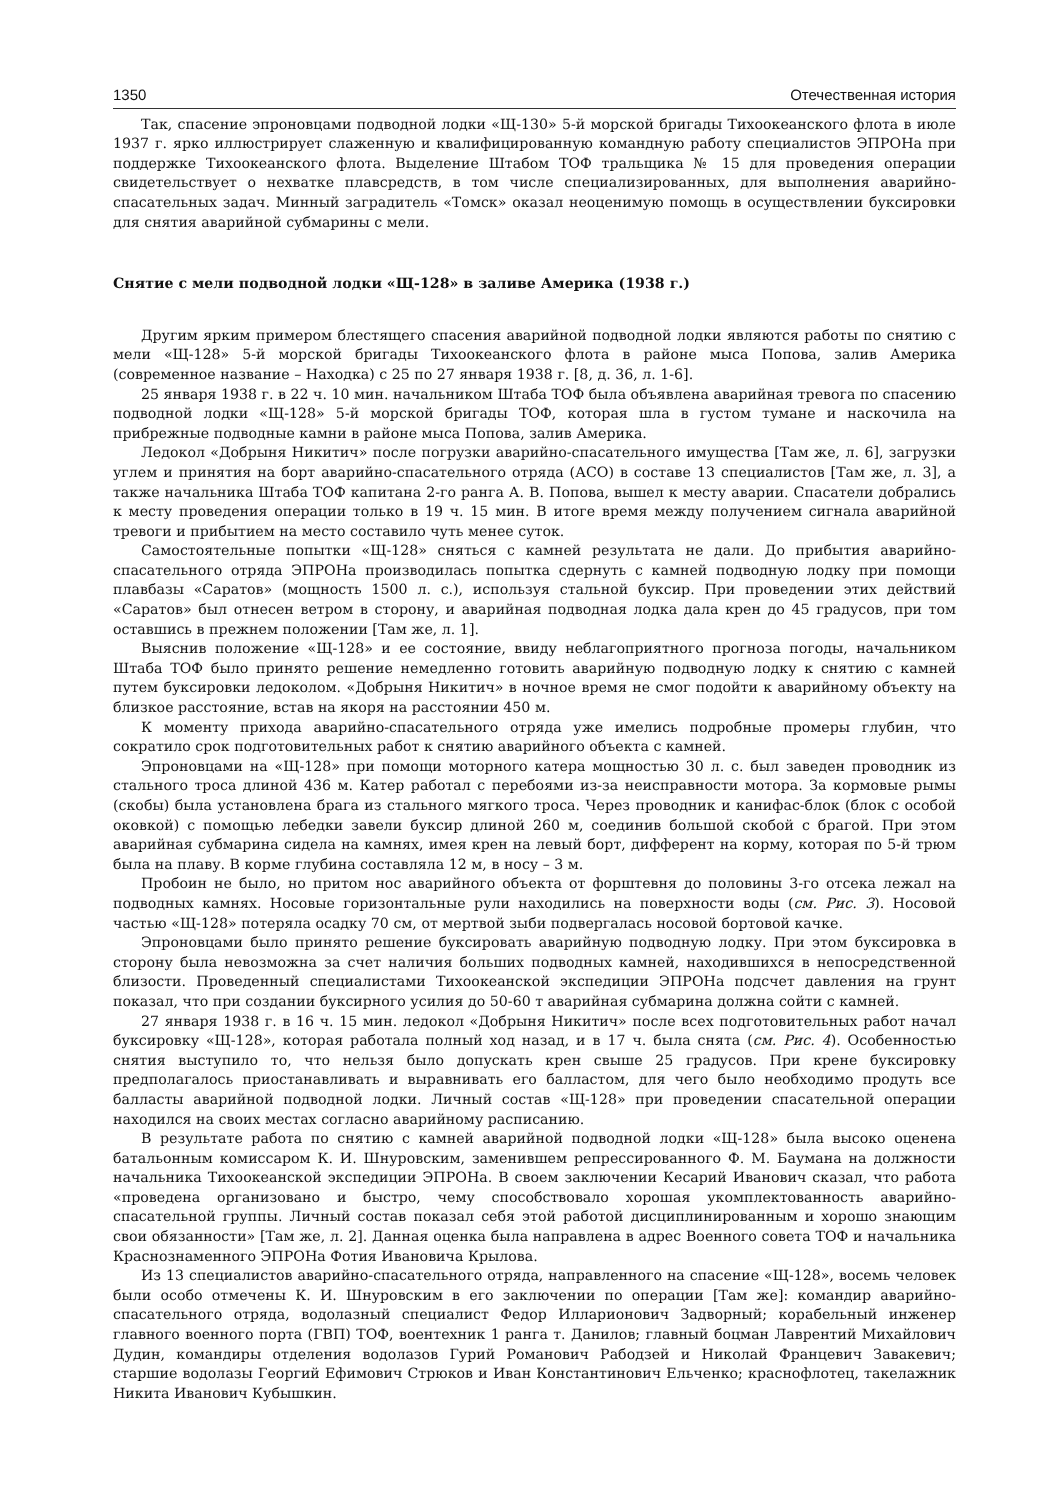1350 Отечественная история
Так, спасение эпроновцами подводной лодки «Щ-130» 5-й морской бригады Тихоокеанского флота в июле 1937 г. ярко иллюстрирует слаженную и квалифицированную командную работу специалистов ЭПРОНа при поддержке Тихоокеанского флота. Выделение Штабом ТОФ тральщика № 15 для проведения операции свидетельствует о нехватке плавсредств, в том числе специализированных, для выполнения аварийно-спасательных задач. Минный заградитель «Томск» оказал неоценимую помощь в осуществлении буксировки для снятия аварийной субмарины с мели.
Снятие с мели подводной лодки «Щ-128» в заливе Америка (1938 г.)
Другим ярким примером блестящего спасения аварийной подводной лодки являются работы по снятию с мели «Щ-128» 5-й морской бригады Тихоокеанского флота в районе мыса Попова, залив Америка (современное название – Находка) с 25 по 27 января 1938 г. [8, д. 36, л. 1-6].
25 января 1938 г. в 22 ч. 10 мин. начальником Штаба ТОФ была объявлена аварийная тревога по спасению подводной лодки «Щ-128» 5-й морской бригады ТОФ, которая шла в густом тумане и наскочила на прибрежные подводные камни в районе мыса Попова, залив Америка.
Ледокол «Добрыня Никитич» после погрузки аварийно-спасательного имущества [Там же, л. 6], загрузки углем и принятия на борт аварийно-спасательного отряда (АСО) в составе 13 специалистов [Там же, л. 3], а также начальника Штаба ТОФ капитана 2-го ранга А. В. Попова, вышел к месту аварии. Спасатели добрались к месту проведения операции только в 19 ч. 15 мин. В итоге время между получением сигнала аварийной тревоги и прибытием на место составило чуть менее суток.
Самостоятельные попытки «Щ-128» сняться с камней результата не дали. До прибытия аварийно-спасательного отряда ЭПРОНа производилась попытка сдернуть с камней подводную лодку при помощи плавбазы «Саратов» (мощность 1500 л. с.), используя стальной буксир. При проведении этих действий «Саратов» был отнесен ветром в сторону, и аварийная подводная лодка дала крен до 45 градусов, при том оставшись в прежнем положении [Там же, л. 1].
Выяснив положение «Щ-128» и ее состояние, ввиду неблагоприятного прогноза погоды, начальником Штаба ТОФ было принято решение немедленно готовить аварийную подводную лодку к снятию с камней путем буксировки ледоколом. «Добрыня Никитич» в ночное время не смог подойти к аварийному объекту на близкое расстояние, встав на якоря на расстоянии 450 м.
К моменту прихода аварийно-спасательного отряда уже имелись подробные промеры глубин, что сократило срок подготовительных работ к снятию аварийного объекта с камней.
Эпроновцами на «Щ-128» при помощи моторного катера мощностью 30 л. с. был заведен проводник из стального троса длиной 436 м. Катер работал с перебоями из-за неисправности мотора. За кормовые рымы (скобы) была установлена брага из стального мягкого троса. Через проводник и канифас-блок (блок с особой оковкой) с помощью лебедки завели буксир длиной 260 м, соединив большой скобой с брагой. При этом аварийная субмарина сидела на камнях, имея крен на левый борт, дифферент на корму, которая по 5-й трюм была на плаву. В корме глубина составляла 12 м, в носу – 3 м.
Пробоин не было, но притом нос аварийного объекта от форштевня до половины 3-го отсека лежал на подводных камнях. Носовые горизонтальные рули находились на поверхности воды (см. Рис. 3). Носовой частью «Щ-128» потеряла осадку 70 см, от мертвой зыби подвергалась носовой бортовой качке.
Эпроновцами было принято решение буксировать аварийную подводную лодку. При этом буксировка в сторону была невозможна за счет наличия больших подводных камней, находившихся в непосредственной близости. Проведенный специалистами Тихоокеанской экспедиции ЭПРОНа подсчет давления на грунт показал, что при создании буксирного усилия до 50-60 т аварийная субмарина должна сойти с камней.
27 января 1938 г. в 16 ч. 15 мин. ледокол «Добрыня Никитич» после всех подготовительных работ начал буксировку «Щ-128», которая работала полный ход назад, и в 17 ч. была снята (см. Рис. 4). Особенностью снятия выступило то, что нельзя было допускать крен свыше 25 градусов. При крене буксировку предполагалось приостанавливать и выравнивать его балластом, для чего было необходимо продуть все балласты аварийной подводной лодки. Личный состав «Щ-128» при проведении спасательной операции находился на своих местах согласно аварийному расписанию.
В результате работа по снятию с камней аварийной подводной лодки «Щ-128» была высоко оценена батальонным комиссаром К. И. Шнуровским, заменившем репрессированного Ф. М. Баумана на должности начальника Тихоокеанской экспедиции ЭПРОНа. В своем заключении Кесарий Иванович сказал, что работа «проведена организовано и быстро, чему способствовало хорошая укомплектованность аварийно-спасательной группы. Личный состав показал себя этой работой дисциплинированным и хорошо знающим свои обязанности» [Там же, л. 2]. Данная оценка была направлена в адрес Военного совета ТОФ и начальника Краснознаменного ЭПРОНа Фотия Ивановича Крылова.
Из 13 специалистов аварийно-спасательного отряда, направленного на спасение «Щ-128», восемь человек были особо отмечены К. И. Шнуровским в его заключении по операции [Там же]: командир аварийно-спасательного отряда, водолазный специалист Федор Илларионович Задворный; корабельный инженер главного военного порта (ГВП) ТОФ, воентехник 1 ранга т. Данилов; главный боцман Лаврентий Михайлович Дудин, командиры отделения водолазов Гурий Романович Рабодзей и Николай Францевич Завакевич; старшие водолазы Георгий Ефимович Стрюков и Иван Константинович Ельченко; краснофлотец, такелажник Никита Иванович Кубышкин.